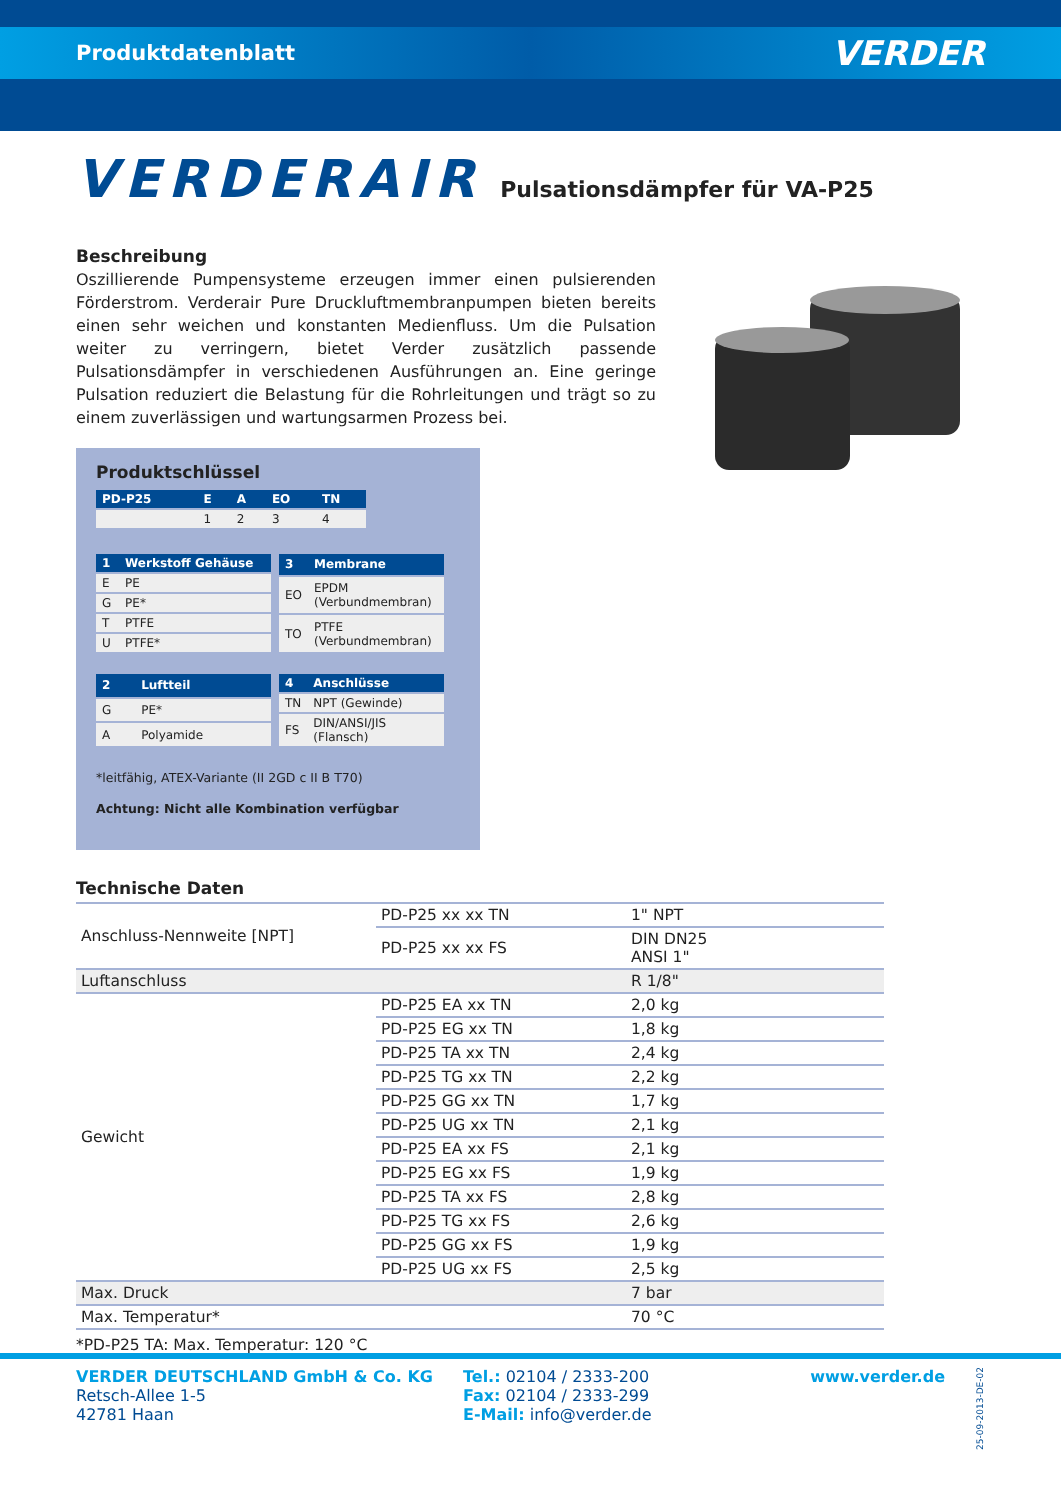Produktdatenblatt VERDER
VERDERAIR Pulsationsdämpfer für VA-P25
Beschreibung
Oszillierende Pumpensysteme erzeugen immer einen pulsierenden Förderstrom. Verderair Pure Druckluftmembranpumpen bieten bereits einen sehr weichen und konstanten Medienfluss. Um die Pulsation weiter zu verringern, bietet Verder zusätzlich passende Pulsationsdämpfer in verschiedenen Ausführungen an. Eine geringe Pulsation reduziert die Belastung für die Rohrleitungen und trägt so zu einem zuverlässigen und wartungsarmen Prozess bei.
Produktschlüssel
| PD-P25 | E | A | EO | TN |
| --- | --- | --- | --- | --- |
| | 1 | 2 | 3 | 4 |
| 1 | Werkstoff Gehäuse |
| --- | --- |
| E | PE |
| G | PE* |
| T | PTFE |
| U | PTFE* |
| 3 | Membrane |
| --- | --- |
| EO | EPDM (Verbundmembran) |
| TO | PTFE (Verbundmembran) |
| 2 | Luftteil |
| --- | --- |
| G | PE* |
| A | Polyamide |
| 4 | Anschlüsse |
| --- | --- |
| TN | NPT (Gewinde) |
| FS | DIN/ANSI/JIS (Flansch) |
*leitfähig, ATEX-Variante (II 2GD c II B T70)
Achtung: Nicht alle Kombination verfügbar
Technische Daten
| Anschluss-Nennweite [NPT] | PD-P25 xx xx TN | 1" NPT |
| | PD-P25 xx xx FS | DIN DN25 ANSI 1" |
| Luftanschluss | | R 1/8" |
| Gewicht | PD-P25 EA xx TN | 2,0 kg |
| | PD-P25 EG xx TN | 1,8 kg |
| | PD-P25 TA xx TN | 2,4 kg |
| | PD-P25 TG xx TN | 2,2 kg |
| | PD-P25 GG xx TN | 1,7 kg |
| | PD-P25 UG xx TN | 2,1 kg |
| | PD-P25 EA xx FS | 2,1 kg |
| | PD-P25 EG xx FS | 1,9 kg |
| | PD-P25 TA xx FS | 2,8 kg |
| | PD-P25 TG xx FS | 2,6 kg |
| | PD-P25 GG xx FS | 1,9 kg |
| | PD-P25 UG xx FS | 2,5 kg |
| Max. Druck | | 7 bar |
| Max. Temperatur* | | 70 °C |
*PD-P25 TA: Max. Temperatur: 120 °C
VERDER DEUTSCHLAND GmbH & Co. KG
Retsch-Allee 1-5
42781 Haan
Tel.: 02104 / 2333-200
Fax: 02104 / 2333-299
E-Mail: info@verder.de
www.verder.de
25-09-2013-DE-02